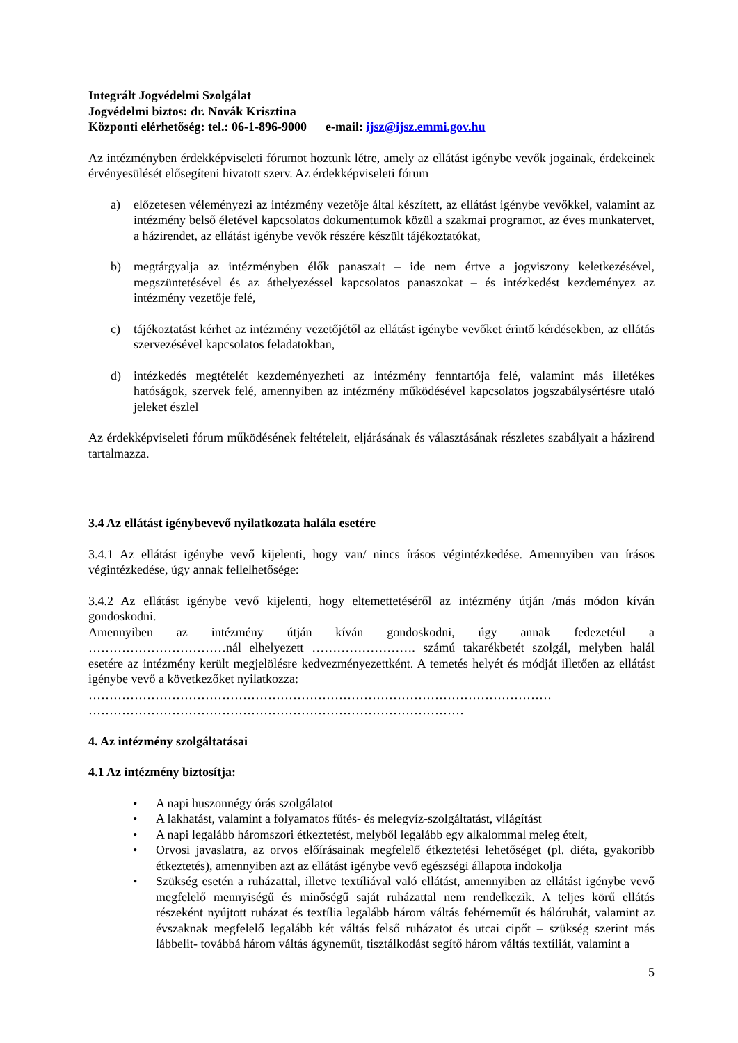Integrált Jogvédelmi Szolgálat
Jogvédelmi biztos: dr. Novák Krisztina
Központi elérhetőség: tel.: 06-1-896-9000 e-mail: ijsz@ijsz.emmi.gov.hu
Az intézményben érdekképviseleti fórumot hoztunk létre, amely az ellátást igénybe vevők jogainak, érdekeinek érvényesülését elősegíteni hivatott szerv. Az érdekképviseleti fórum
a) előzetesen véleményezi az intézmény vezetője által készített, az ellátást igénybe vevőkkel, valamint az intézmény belső életével kapcsolatos dokumentumok közül a szakmai programot, az éves munkatervet, a házirendet, az ellátást igénybe vevők részére készült tájékoztatókat,
b) megtárgyalja az intézményben élők panaszait – ide nem értve a jogviszony keletkezésével, megszüntetésével és az áthelyezéssel kapcsolatos panaszokat – és intézkedést kezdeményez az intézmény vezetője felé,
c) tájékoztatást kérhet az intézmény vezetőjétől az ellátást igénybe vevőket érintő kérdésekben, az ellátás szervezésével kapcsolatos feladatokban,
d) intézkedés megtételét kezdeményezheti az intézmény fenntartója felé, valamint más illetékes hatóságok, szervek felé, amennyiben az intézmény működésével kapcsolatos jogszabálysértésre utaló jeleket észlel
Az érdekképviseleti fórum működésének feltételeit, eljárásának és választásának részletes szabályait a házirend tartalmazza.
3.4 Az ellátást igénybevevő nyilatkozata halála esetére
3.4.1 Az ellátást igénybe vevő kijelenti, hogy van/ nincs írásos végintézkedése. Amennyiben van írásos végintézkedése, úgy annak fellelhetősége:
3.4.2 Az ellátást igénybe vevő kijelenti, hogy eltemettetéséről az intézmény útján /más módon kíván gondoskodni.
Amennyiben az intézmény útján kíván gondoskodni, úgy annak fedezetéül a
……………………………nál elhelyezett ……………………. számú takarékbetét szolgál, melyben halál esetére az intézmény került megjelölésre kedvezményezettként. A temetés helyét és módját illetően az ellátást igénybe vevő a következőket nyilatkozza:
…………………………………………………………………………………………………
………………………………………………………………………………
4. Az intézmény szolgáltatásai
4.1 Az intézmény biztosítja:
• A napi huszonnégy órás szolgálatot
• A lakhatást, valamint a folyamatos fűtés- és melegvíz-szolgáltatást, világítást
• A napi legalább háromszori étkeztetést, melyből legalább egy alkalommal meleg ételt,
• Orvosi javaslatra, az orvos előírásainak megfelelő étkeztetési lehetőséget (pl. diéta, gyakoribb étkeztetés), amennyiben azt az ellátást igénybe vevő egészségi állapota indokolja
• Szükség esetén a ruházattal, illetve textíliával való ellátást, amennyiben az ellátást igénybe vevő megfelelő mennyiségű és minőségű saját ruházattal nem rendelkezik. A teljes körű ellátás részeként nyújtott ruházat és textília legalább három váltás fehérneműt és hálóruhát, valamint az évszaknak megfelelő legalább két váltás felső ruházatot és utcai cipőt – szükség szerint más lábbelit- továbbá három váltás ágyneműt, tisztálkodást segítő három váltás textíliát, valamint a
5